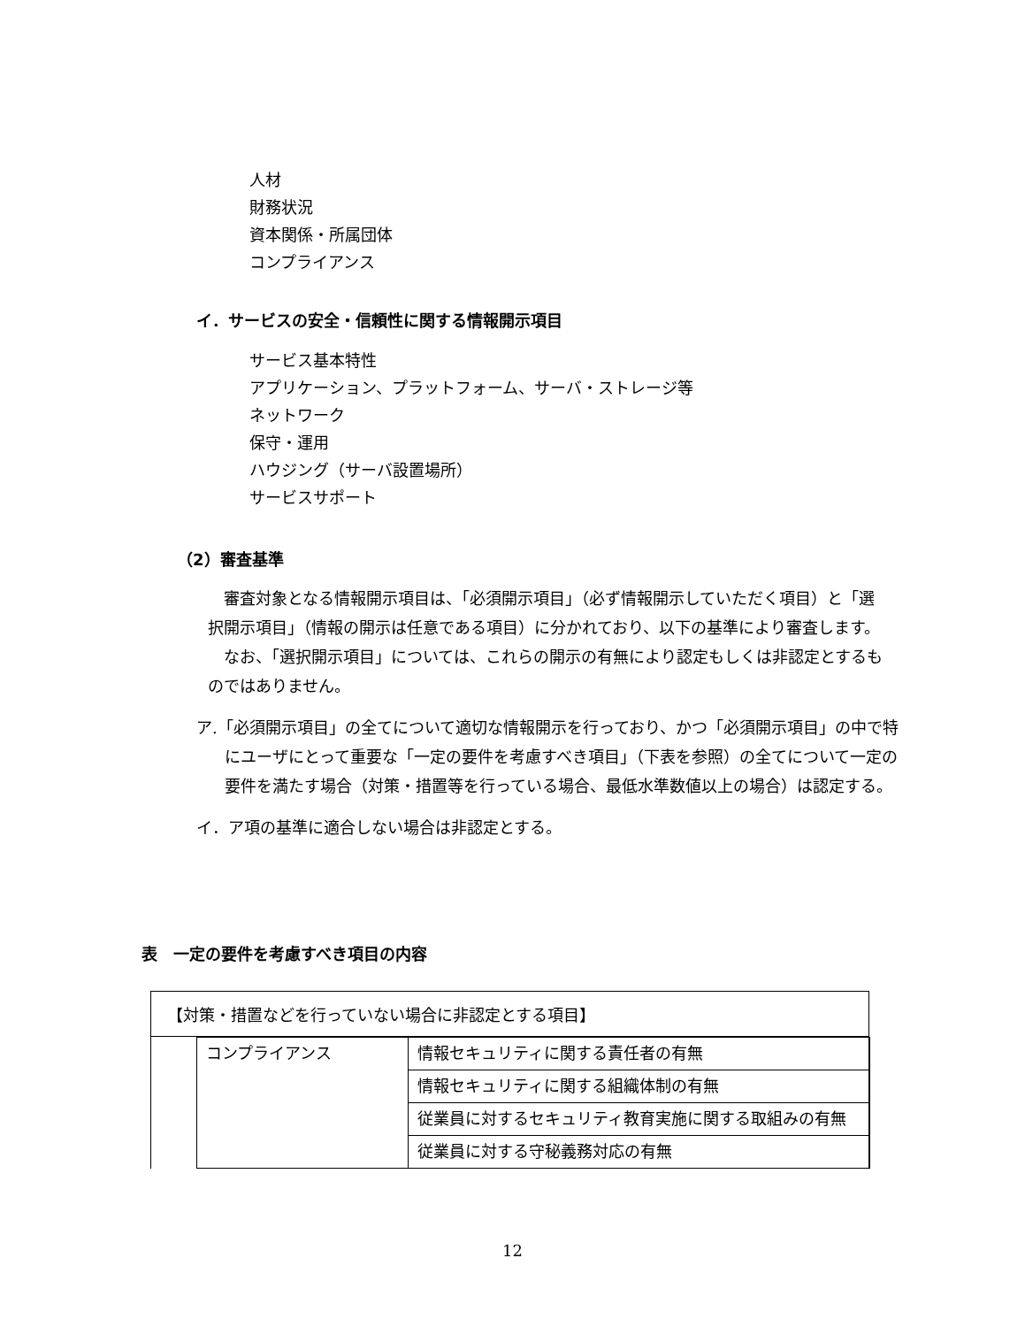人材
財務状況
資本関係・所属団体
コンプライアンス
イ．サービスの安全・信頼性に関する情報開示項目
サービス基本特性
アプリケーション、プラットフォーム、サーバ・ストレージ等
ネットワーク
保守・運用
ハウジング（サーバ設置場所）
サービスサポート
（2）審査基準
　審査対象となる情報開示項目は、「必須開示項目」（必ず情報開示していただく項目）と「選択開示項目」（情報の開示は任意である項目）に分かれており、以下の基準により審査します。
　なお、「選択開示項目」については、これらの開示の有無により認定もしくは非認定とするものではありません。
ア.「必須開示項目」の全てについて適切な情報開示を行っており、かつ「必須開示項目」の中で特にユーザにとって重要な「一定の要件を考慮すべき項目」（下表を参照）の全てについて一定の要件を満たす場合（対策・措置等を行っている場合、最低水準数値以上の場合）は認定する。
イ．ア項の基準に適合しない場合は非認定とする。
表　一定の要件を考慮すべき項目の内容
【対策・措置などを行っていない場合に非認定とする項目】
| コンプライアンス | 情報セキュリティに関する責任者の有無 |
| | 情報セキュリティに関する組織体制の有無 |
| | 従業員に対するセキュリティ教育実施に関する取組みの有無 |
| | 従業員に対する守秘義務対応の有無 |
12